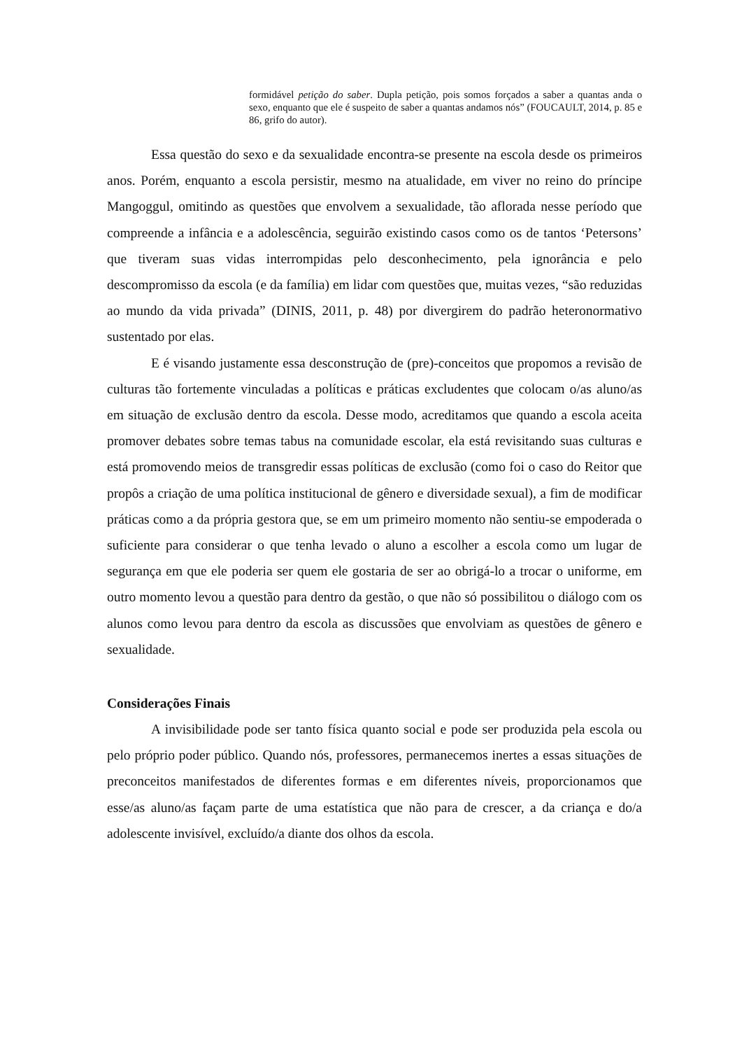formidável petição do saber. Dupla petição, pois somos forçados a saber a quantas anda o sexo, enquanto que ele é suspeito de saber a quantas andamos nós” (FOUCAULT, 2014, p. 85 e 86, grifo do autor).
Essa questão do sexo e da sexualidade encontra-se presente na escola desde os primeiros anos. Porém, enquanto a escola persistir, mesmo na atualidade, em viver no reino do príncipe Mangoggul, omitindo as questões que envolvem a sexualidade, tão aflorada nesse período que compreende a infância e a adolescência, seguirão existindo casos como os de tantos ‘Petersons’ que tiveram suas vidas interrompidas pelo desconhecimento, pela ignorância e pelo descompromisso da escola (e da família) em lidar com questões que, muitas vezes, “são reduzidas ao mundo da vida privada” (DINIS, 2011, p. 48) por divergirem do padrão heteronormativo sustentado por elas.
E é visando justamente essa desconstrução de (pre)-conceitos que propomos a revisão de culturas tão fortemente vinculadas a políticas e práticas excludentes que colocam o/as aluno/as em situação de exclusão dentro da escola. Desse modo, acreditamos que quando a escola aceita promover debates sobre temas tabus na comunidade escolar, ela está revisitando suas culturas e está promovendo meios de transgredir essas políticas de exclusão (como foi o caso do Reitor que propôs a criação de uma política institucional de gênero e diversidade sexual), a fim de modificar práticas como a da própria gestora que, se em um primeiro momento não sentiu-se empoderada o suficiente para considerar o que tenha levado o aluno a escolher a escola como um lugar de segurança em que ele poderia ser quem ele gostaria de ser ao obrigá-lo a trocar o uniforme, em outro momento levou a questão para dentro da gestão, o que não só possibilitou o diálogo com os alunos como levou para dentro da escola as discussões que envolviam as questões de gênero e sexualidade.
Considerações Finais
A invisibilidade pode ser tanto física quanto social e pode ser produzida pela escola ou pelo próprio poder público. Quando nós, professores, permanecemos inertes a essas situações de preconceitos manifestados de diferentes formas e em diferentes níveis, proporcionamos que esse/as aluno/as façam parte de uma estatística que não para de crescer, a da criança e do/a adolescente invisível, excluído/a diante dos olhos da escola.